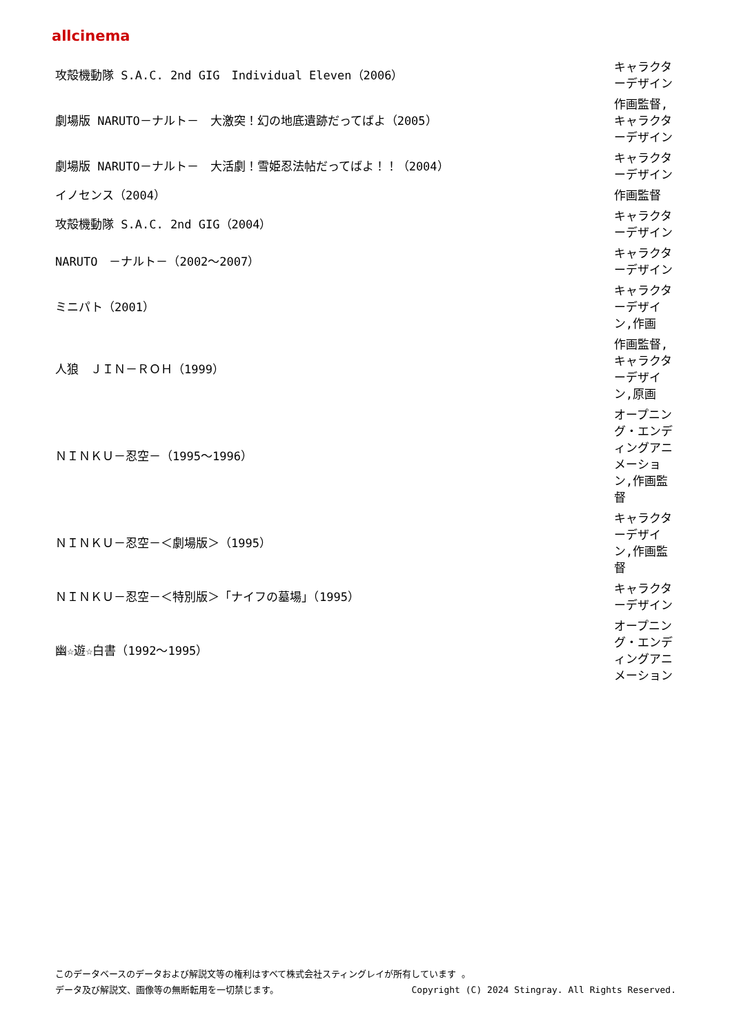allcinema
| 攻殻機動隊 S.A.C. 2nd GIG Individual Eleven（2006） | キャラクターデザイン |
| 劇場版 NARUTO－ナルト－ 大激突！幻の地底遺跡だってばよ（2005） | 作画監督,キャラクターデザイン |
| 劇場版 NARUTO－ナルト－ 大活劇！雪姫忍法帖だってばよ！！（2004） | キャラクターデザイン |
| イノセンス（2004） | 作画監督 |
| 攻殻機動隊 S.A.C. 2nd GIG（2004） | キャラクターデザイン |
| NARUTO －ナルト－（2002～2007） | キャラクターデザイン |
| ミニパト（2001） | キャラクターデザイン,作画 |
| 人狼 ＪＩＮ－ＲＯＨ（1999） | 作画監督,キャラクターデザイン,原画 |
| ＮＩＮＫＵ－忍空－（1995～1996） | オープニング・エンディングアニメーション,作画監督 |
| ＮＩＮＫＵ－忍空－＜劇場版＞（1995） | キャラクターデザイン,作画監督 |
| ＮＩＮＫＵ－忍空－＜特別版＞「ナイフの墓場」（1995） | キャラクターデザイン |
| 幽☆遊☆白書（1992～1995） | オープニング・エンディングアニメーション |
このデータベースのデータおよび解説文等の権利はすべて株式会社スティングレイが所有しています 。
データ及び解説文、画像等の無断転用を一切禁じます。 Copyright (C) 2024 Stingray. All Rights Reserved.